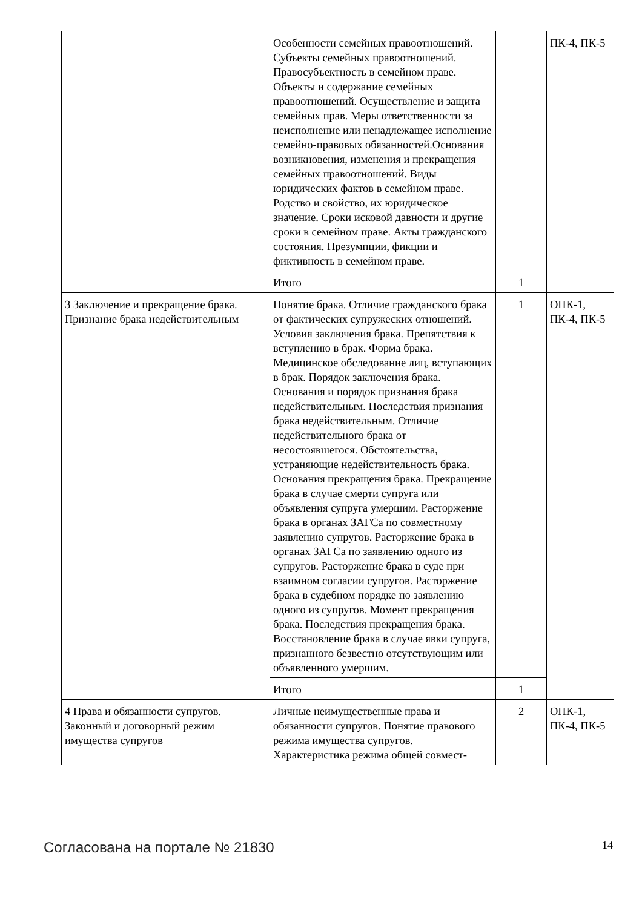| | Особенности семейных правоотношений. Субъекты семейных правоотношений. Правосубъектность в семейном праве. Объекты и содержание семейных правоотношений. Осуществление и защита семейных прав. Меры ответственности за неисполнение или ненадлежащее исполнение семейно-правовых обязанностей.Основания возникновения, изменения и прекращения семейных правоотношений. Виды юридических фактов в семейном праве. Родство и свойство, их юридическое значение. Сроки исковой давности и другие сроки в семейном праве. Акты гражданского состояния. Презумпции, фикции и фиктивность в семейном праве. | | ПК-4, ПК-5 |
| | Итого | 1 | |
| 3 Заключение и прекращение брака. Признание брака недействительным | Понятие брака. Отличие гражданского брака от фактических супружеских отношений. Условия заключения брака. Препятствия к вступлению в брак. Форма брака. Медицинское обследование лиц, вступающих в брак. Порядок заключения брака. Основания и порядок признания брака недействительным. Последствия признания брака недействительным. Отличие недействительного брака от несостоявшегося. Обстоятельства, устраняющие недействительность брака. Основания прекращения брака. Прекращение брака в случае смерти супруга или объявления супруга умершим. Расторжение брака в органах ЗАГСа по совместному заявлению супругов. Расторжение брака в органах ЗАГСа по заявлению одного из супругов. Расторжение брака в суде при взаимном согласии супругов. Расторжение брака в судебном порядке по заявлению одного из супругов. Момент прекращения брака. Последствия прекращения брака. Восстановление брака в случае явки супруга, признанного безвестно отсутствующим или объявленного умершим. | 1 | ОПК-1, ПК-4, ПК-5 |
| | Итого | 1 | |
| 4 Права и обязанности супругов. Законный и договорный режим имущества супругов | Личные неимущественные права и обязанности супругов. Понятие правового режима имущества супругов. Характеристика режима общей совмест- | 2 | ОПК-1, ПК-4, ПК-5 |
Согласована на портале № 21830 14